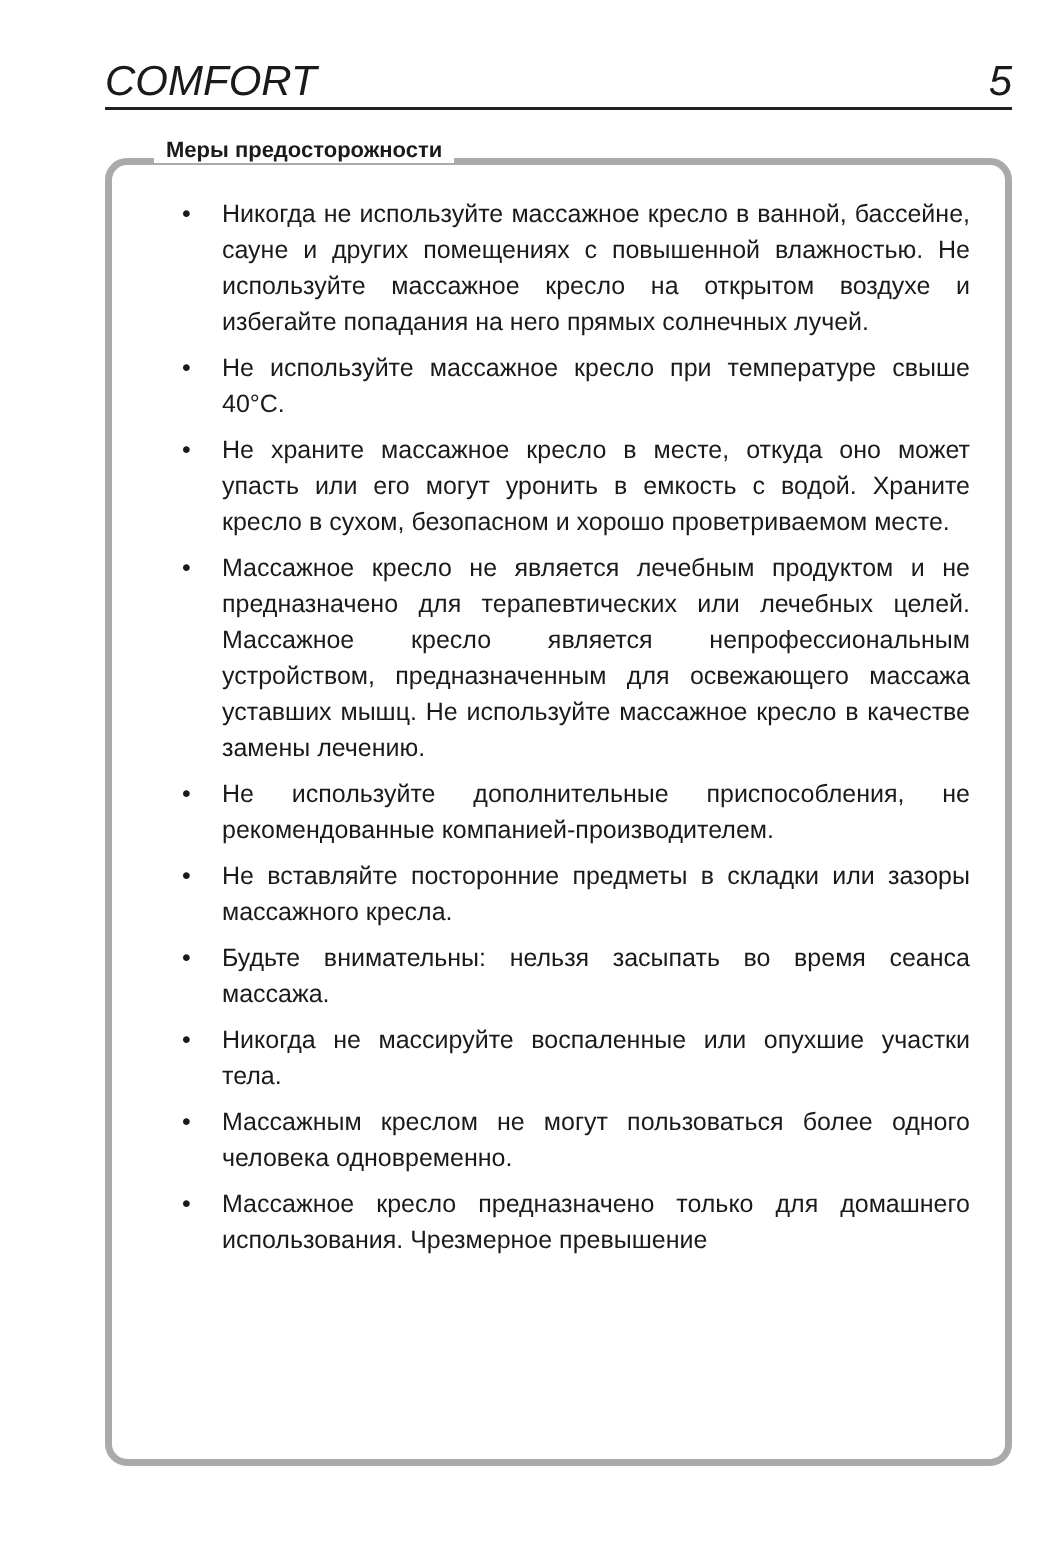COMFORT 5
Меры предосторожности
• Никогда не используйте массажное кресло в ванной, бассейне, сауне и других помещениях с повышенной влажностью. Не используйте массажное кресло на открытом воздухе и избегайте попадания на него прямых солнечных лучей.
• Не используйте массажное кресло при температуре свыше 40°C.
• Не храните массажное кресло в месте, откуда оно может упасть или его могут уронить в емкость с водой. Храните кресло в сухом, безопасном и хорошо проветриваемом месте.
• Массажное кресло не является лечебным продуктом и не предназначено для терапевтических или лечебных целей. Массажное кресло является непрофессиональным устройством, предназначенным для освежающего массажа уставших мышц. Не используйте массажное кресло в качестве замены лечению.
• Не используйте дополнительные приспособления, не рекомендованные компанией-производителем.
• Не вставляйте посторонние предметы в складки или зазоры массажного кресла.
• Будьте внимательны: нельзя засыпать во время сеанса массажа.
• Никогда не массируйте воспаленные или опухшие участки тела.
• Массажным креслом не могут пользоваться более одного человека одновременно.
• Массажное кресло предназначено только для домашнего использования. Чрезмерное превышение